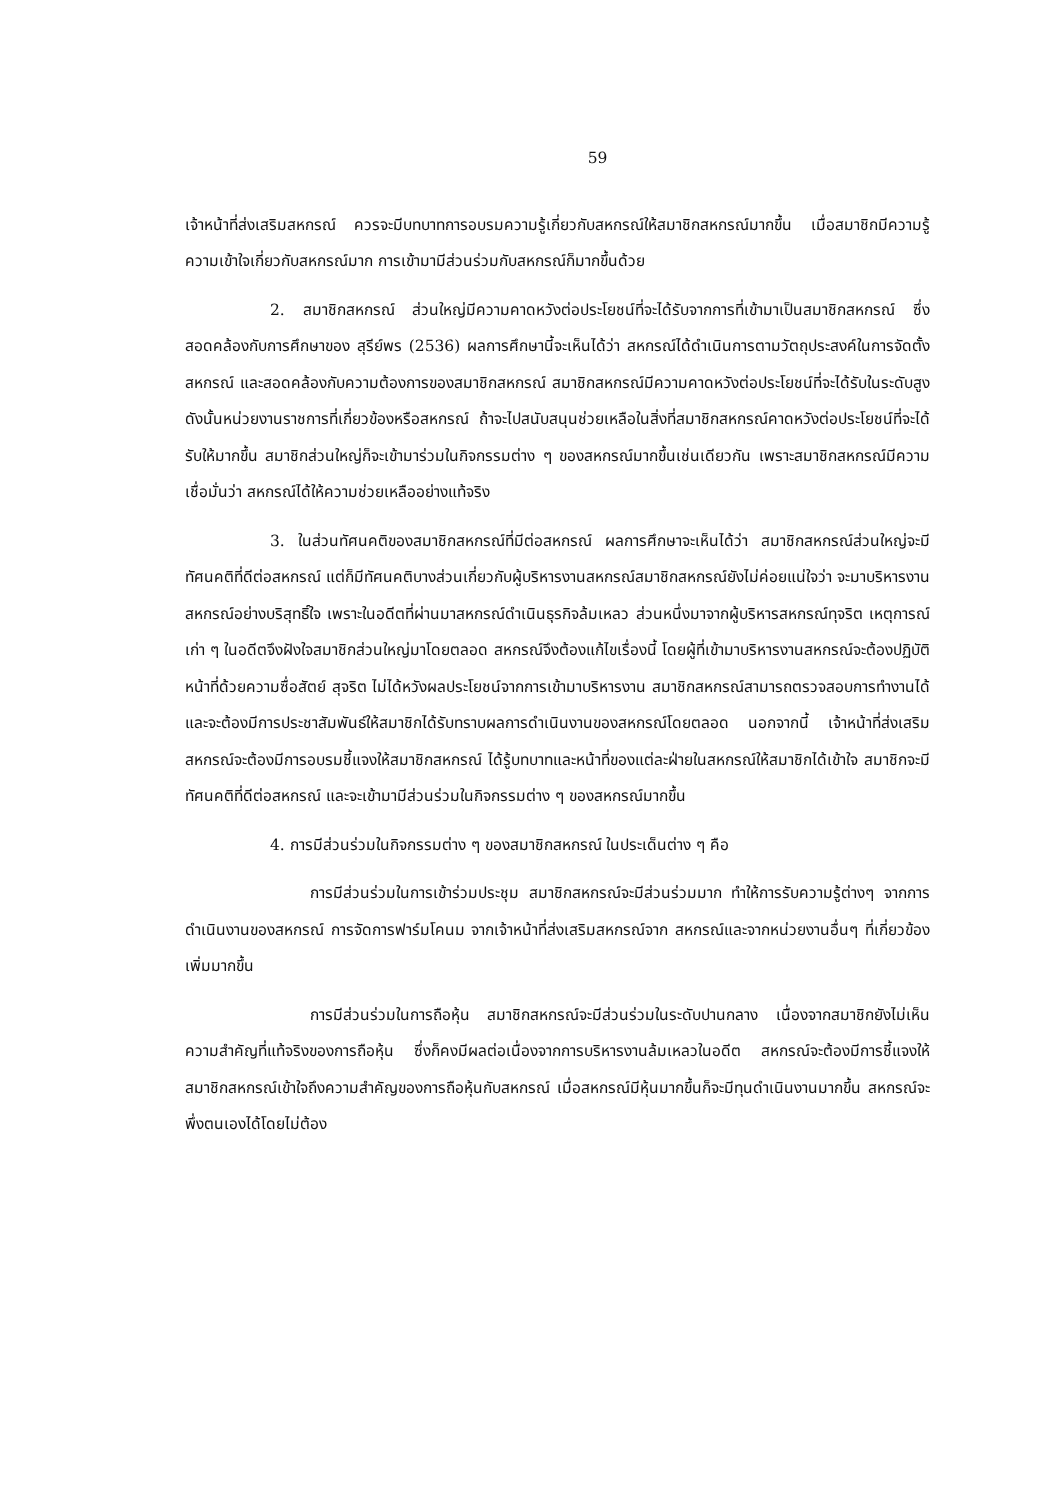59
เจ้าหน้าที่ส่งเสริมสหกรณ์ ควรจะมีบทบาทการอบรมความรู้เกี่ยวกับสหกรณ์ให้สมาชิกสหกรณ์มากขึ้น เมื่อสมาชิกมีความรู้ความเข้าใจเกี่ยวกับสหกรณ์มาก การเข้ามามีส่วนร่วมกับสหกรณ์ก็มากขึ้นด้วย
2. สมาชิกสหกรณ์ ส่วนใหญ่มีความคาดหวังต่อประโยชน์ที่จะได้รับจากการที่เข้ามาเป็นสมาชิกสหกรณ์ ซึ่งสอดคล้องกับการศึกษาของ สุรีย์พร (2536) ผลการศึกษานี้จะเห็นได้ว่า สหกรณ์ได้ดำเนินการตามวัตถุประสงค์ในการจัดตั้งสหกรณ์ และสอดคล้องกับความต้องการของสมาชิกสหกรณ์ สมาชิกสหกรณ์มีความคาดหวังต่อประโยชน์ที่จะได้รับในระดับสูง ดังนั้นหน่วยงานราชการที่เกี่ยวข้องหรือสหกรณ์ ถ้าจะไปสนับสนุนช่วยเหลือในสิ่งที่สมาชิกสหกรณ์คาดหวังต่อประโยชน์ที่จะได้รับให้มากขึ้น สมาชิกส่วนใหญ่ก็จะเข้ามาร่วมในกิจกรรมต่าง ๆ ของสหกรณ์มากขึ้นเช่นเดียวกัน เพราะสมาชิกสหกรณ์มีความเชื่อมั่นว่า สหกรณ์ได้ให้ความช่วยเหลืออย่างแท้จริง
3. ในส่วนทัศนคติของสมาชิกสหกรณ์ที่มีต่อสหกรณ์ ผลการศึกษาจะเห็นได้ว่า สมาชิกสหกรณ์ส่วนใหญ่จะมีทัศนคติที่ดีต่อสหกรณ์ แต่ก็มีทัศนคติบางส่วนเกี่ยวกับผู้บริหารงานสหกรณ์สมาชิกสหกรณ์ยังไม่ค่อยแน่ใจว่า จะมาบริหารงานสหกรณ์อย่างบริสุทธิ์ใจ เพราะในอดีตที่ผ่านมาสหกรณ์ดำเนินธุรกิจล้มเหลว ส่วนหนึ่งมาจากผู้บริหารสหกรณ์ทุจริต เหตุการณ์เก่า ๆ ในอดีตจึงฝังใจสมาชิกส่วนใหญ่มาโดยตลอด สหกรณ์จึงต้องแก้ไขเรื่องนี้ โดยผู้ที่เข้ามาบริหารงานสหกรณ์จะต้องปฏิบัติหน้าที่ด้วยความซื่อสัตย์ สุจริต ไม่ได้หวังผลประโยชน์จากการเข้ามาบริหารงาน สมาชิกสหกรณ์สามารถตรวจสอบการทำงานได้ และจะต้องมีการประชาสัมพันธ์ให้สมาชิกได้รับทราบผลการดำเนินงานของสหกรณ์โดยตลอด นอกจากนี้ เจ้าหน้าที่ส่งเสริมสหกรณ์จะต้องมีการอบรมชี้แจงให้สมาชิกสหกรณ์ ได้รู้บทบาทและหน้าที่ของแต่ละฝ่ายในสหกรณ์ให้สมาชิกได้เข้าใจ สมาชิกจะมีทัศนคติที่ดีต่อสหกรณ์ และจะเข้ามามีส่วนร่วมในกิจกรรมต่าง ๆ ของสหกรณ์มากขึ้น
4. การมีส่วนร่วมในกิจกรรมต่าง ๆ ของสมาชิกสหกรณ์ ในประเด็นต่าง ๆ คือ
การมีส่วนร่วมในการเข้าร่วมประชุม สมาชิกสหกรณ์จะมีส่วนร่วมมาก ทำให้การรับความรู้ต่างๆ จากการดำเนินงานของสหกรณ์ การจัดการฟาร์มโคนม จากเจ้าหน้าที่ส่งเสริมสหกรณ์จาก สหกรณ์และจากหน่วยงานอื่นๆ ที่เกี่ยวข้อง เพิ่มมากขึ้น
การมีส่วนร่วมในการถือหุ้น สมาชิกสหกรณ์จะมีส่วนร่วมในระดับปานกลาง เนื่องจากสมาชิกยังไม่เห็นความสำคัญที่แท้จริงของการถือหุ้น ซึ่งก็คงมีผลต่อเนื่องจากการบริหารงานล้มเหลวในอดีต สหกรณ์จะต้องมีการชี้แจงให้สมาชิกสหกรณ์เข้าใจถึงความสำคัญของการถือหุ้นกับสหกรณ์ เมื่อสหกรณ์มีหุ้นมากขึ้นก็จะมีทุนดำเนินงานมากขึ้น สหกรณ์จะพึ่งตนเองได้โดยไม่ต้อง